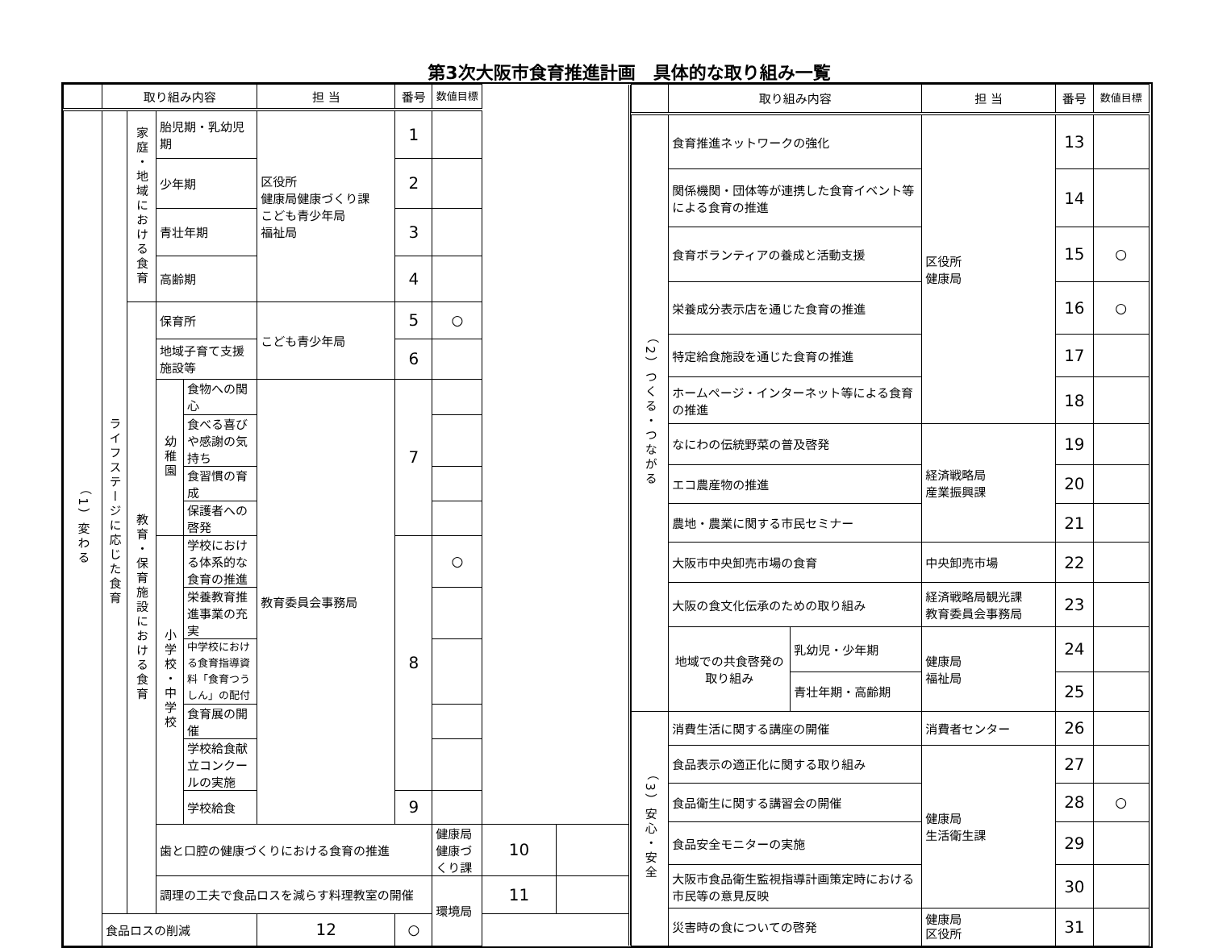第3次大阪市食育推進計画　具体的な取り組み一覧
| | 取り組み内容 | | | | 担 当 | 番号 | 数値目標 | | |
| --- | --- | --- | --- | --- | --- | --- | --- | --- | --- |
| （1）変わる | ライフステージに応じた食育 | 家庭・地域における食育 | 胎児期・乳幼児期 | | 区役所 健康局健康づくり課 こども青少年局 福祉局 | 1 | | | |
| | | | 少年期 | | | 2 | | | |
| | | | 青壮年期 | | | 3 | | | |
| | | | 高齢期 | | | 4 | | | |
| | | 教育・保育施設における食育 | 保育所 | | こども青少年局 | 5 | ○ | | |
| | | | 地域子育て支援施設等 | | | 6 | | | |
| | | | 幼稚園 | 食物への関心 | 教育委員会事務局 | 7 | | | |
| | | | | 食べる喜びや感謝の気持ち | | | | | |
| | | | | 食習慣の育成 | | | | | |
| | | | | 保護者への啓発 | | | | | |
| | | | 小学校・中学校 | 学校における体系的な食育の推進 | | 8 | ○ | | |
| | | | | 栄養教育推進事業の充実 | | | | | |
| | | | | 中学校における食育指導資料「食育つうしん」の配付 | | | | | |
| | | | | 食育展の開催 | | | | | |
| | | | | 学校給食献立コンクールの実施 | | | | | |
| | | | | 学校給食 | | 9 | | | |
| | | | 歯と口腔の健康づくりにおける食育の推進 | | | | 健康局健康づくり課 | 10 | |
| | | | 調理の工夫で食品ロスを減らす料理教室の開催 | | | | 環境局 | 11 | |
| | 食品ロスの削減 | | | | 12 | ○ | | | |
| | 取り組み内容 | | 担 当 | 番号 | 数値目標 |
| --- | --- | --- | --- | --- | --- |
| （2）つくる・つながる | 食育推進ネットワークの強化 | | 区役所 健康局 | 13 | |
| | 関係機関・団体等が連携した食育イベント等による食育の推進 | | | 14 | |
| | 食育ボランティアの養成と活動支援 | | | 15 | ○ |
| | 栄養成分表示店を通じた食育の推進 | | | 16 | ○ |
| | 特定給食施設を通じた食育の推進 | | | 17 | |
| | ホームページ・インターネット等による食育の推進 | | | 18 | |
| | なにわの伝統野菜の普及啓発 | | 経済戦略局 産業振興課 | 19 | |
| | エコ農産物の推進 | | | 20 | |
| | 農地・農業に関する市民セミナー | | | 21 | |
| | 大阪市中央卸売市場の食育 | | 中央卸売市場 | 22 | |
| | 大阪の食文化伝承のための取り組み | | 経済戦略局観光課 教育委員会事務局 | 23 | |
| | 地域での共食啓発の取り組み | 乳幼児・少年期 | 健康局 福祉局 | 24 | |
| | | 青壮年期・高齢期 | | 25 | |
| （3）安心・安全 | 消費生活に関する講座の開催 | | 消費者センター | 26 | |
| | 食品表示の適正化に関する取り組み | | 健康局 生活衛生課 | 27 | |
| | 食品衛生に関する講習会の開催 | | | 28 | ○ |
| | 食品安全モニターの実施 | | | 29 | |
| | 大阪市食品衛生監視指導計画策定時における市民等の意見反映 | | | 30 | |
| | 災害時の食についての啓発 | | 健康局 区役所 | 31 | |